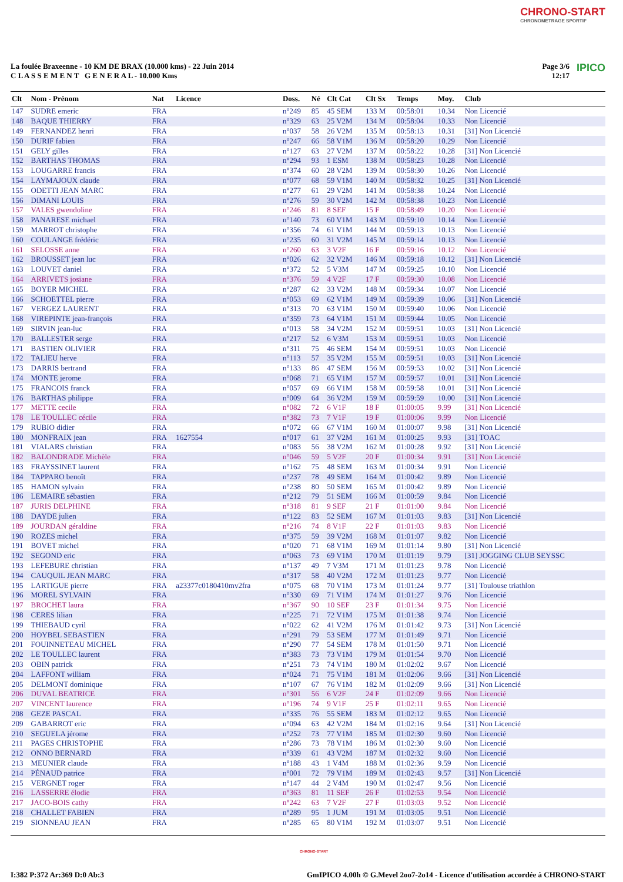CHRONO-START
CHRONOMETRAGE SPORTIF
La foulée Braxeenne - 10 KM DE BRAX (10.000 kms) - 22 Juin 2014
C L A S S E M E N T G E N E R A L - 10.000 Kms
Page 3/6
12:17 IPICO
| Clt | Nom - Prénom | Nat | Licence | Doss. | Né | Clt Cat | Clt Sx | Temps | Moy. | Club |
| --- | --- | --- | --- | --- | --- | --- | --- | --- | --- | --- |
| 147 | SUDRE emeric | FRA | | n°249 | 85 | 45 SEM | 133 M | 00:58:01 | 10.34 | Non Licencié |
| 148 | BAQUE THIERRY | FRA | | n°329 | 63 | 25 V2M | 134 M | 00:58:04 | 10.33 | Non Licencié |
| 149 | FERNANDEZ henri | FRA | | n°037 | 58 | 26 V2M | 135 M | 00:58:13 | 10.31 | [31] Non Licencié |
| 150 | DURIF fabien | FRA | | n°247 | 66 | 58 V1M | 136 M | 00:58:20 | 10.29 | Non Licencié |
| 151 | GELY gilles | FRA | | n°127 | 63 | 27 V2M | 137 M | 00:58:22 | 10.28 | [31] Non Licencié |
| 152 | BARTHAS THOMAS | FRA | | n°294 | 93 | 1 ESM | 138 M | 00:58:23 | 10.28 | Non Licencié |
| 153 | LOUGARRE francis | FRA | | n°374 | 60 | 28 V2M | 139 M | 00:58:30 | 10.26 | Non Licencié |
| 154 | LAYMAJOUX claude | FRA | | n°077 | 68 | 59 V1M | 140 M | 00:58:32 | 10.25 | [31] Non Licencié |
| 155 | ODETTI JEAN MARC | FRA | | n°277 | 61 | 29 V2M | 141 M | 00:58:38 | 10.24 | Non Licencié |
| 156 | DIMANI LOUIS | FRA | | n°276 | 59 | 30 V2M | 142 M | 00:58:38 | 10.23 | Non Licencié |
| 157 | VALES gwendoline | FRA | | n°246 | 81 | 8 SEF | 15 F | 00:58:49 | 10.20 | Non Licencié |
| 158 | PANARESE michael | FRA | | n°140 | 73 | 60 V1M | 143 M | 00:59:10 | 10.14 | Non Licencié |
| 159 | MARROT christophe | FRA | | n°356 | 74 | 61 V1M | 144 M | 00:59:13 | 10.13 | Non Licencié |
| 160 | COULANGE frédéric | FRA | | n°235 | 60 | 31 V2M | 145 M | 00:59:14 | 10.13 | Non Licencié |
| 161 | SELOSSE anne | FRA | | n°260 | 63 | 3 V2F | 16 F | 00:59:16 | 10.12 | Non Licencié |
| 162 | BROUSSET jean luc | FRA | | n°026 | 62 | 32 V2M | 146 M | 00:59:18 | 10.12 | [31] Non Licencié |
| 163 | LOUVET daniel | FRA | | n°372 | 52 | 5 V3M | 147 M | 00:59:25 | 10.10 | Non Licencié |
| 164 | ARRIVETS josiane | FRA | | n°376 | 59 | 4 V2F | 17 F | 00:59:30 | 10.08 | Non Licencié |
| 165 | BOYER MICHEL | FRA | | n°287 | 62 | 33 V2M | 148 M | 00:59:34 | 10.07 | Non Licencié |
| 166 | SCHOETTEL pierre | FRA | | n°053 | 69 | 62 V1M | 149 M | 00:59:39 | 10.06 | [31] Non Licencié |
| 167 | VERGEZ LAURENT | FRA | | n°313 | 70 | 63 V1M | 150 M | 00:59:40 | 10.06 | Non Licencié |
| 168 | VIREPINTE jean-françois | FRA | | n°359 | 73 | 64 V1M | 151 M | 00:59:44 | 10.05 | Non Licencié |
| 169 | SIRVIN jean-luc | FRA | | n°013 | 58 | 34 V2M | 152 M | 00:59:51 | 10.03 | [31] Non Licencié |
| 170 | BALLESTER serge | FRA | | n°217 | 52 | 6 V3M | 153 M | 00:59:51 | 10.03 | Non Licencié |
| 171 | BASTIEN OLIVIER | FRA | | n°311 | 75 | 46 SEM | 154 M | 00:59:51 | 10.03 | Non Licencié |
| 172 | TALIEU herve | FRA | | n°113 | 57 | 35 V2M | 155 M | 00:59:51 | 10.03 | [31] Non Licencié |
| 173 | DARRIS bertrand | FRA | | n°133 | 86 | 47 SEM | 156 M | 00:59:53 | 10.02 | [31] Non Licencié |
| 174 | MONTE jerome | FRA | | n°068 | 71 | 65 V1M | 157 M | 00:59:57 | 10.01 | [31] Non Licencié |
| 175 | FRANCOIS franck | FRA | | n°057 | 69 | 66 V1M | 158 M | 00:59:58 | 10.01 | [31] Non Licencié |
| 176 | BARTHAS philippe | FRA | | n°009 | 64 | 36 V2M | 159 M | 00:59:59 | 10.00 | [31] Non Licencié |
| 177 | METTE cecile | FRA | | n°082 | 72 | 6 V1F | 18 F | 01:00:05 | 9.99 | [31] Non Licencié |
| 178 | LE TOULLEC cécile | FRA | | n°382 | 73 | 7 V1F | 19 F | 01:00:06 | 9.99 | Non Licencié |
| 179 | RUBIO didier | FRA | | n°072 | 66 | 67 V1M | 160 M | 01:00:07 | 9.98 | [31] Non Licencié |
| 180 | MONFRAIX jean | FRA | 1627554 | n°017 | 61 | 37 V2M | 161 M | 01:00:25 | 9.93 | [31] TOAC |
| 181 | VIALARS christian | FRA | | n°083 | 56 | 38 V2M | 162 M | 01:00:28 | 9.92 | [31] Non Licencié |
| 182 | BALONDRADE Michèle | FRA | | n°046 | 59 | 5 V2F | 20 F | 01:00:34 | 9.91 | [31] Non Licencié |
| 183 | FRAYSSINET laurent | FRA | | n°162 | 75 | 48 SEM | 163 M | 01:00:34 | 9.91 | Non Licencié |
| 184 | TAPPARO benoît | FRA | | n°237 | 78 | 49 SEM | 164 M | 01:00:42 | 9.89 | Non Licencié |
| 185 | HAMON sylvain | FRA | | n°238 | 80 | 50 SEM | 165 M | 01:00:42 | 9.89 | Non Licencié |
| 186 | LEMAIRE sébastien | FRA | | n°212 | 79 | 51 SEM | 166 M | 01:00:59 | 9.84 | Non Licencié |
| 187 | JURIS DELPHINE | FRA | | n°318 | 81 | 9 SEF | 21 F | 01:01:00 | 9.84 | Non Licencié |
| 188 | DAYDE julien | FRA | | n°122 | 83 | 52 SEM | 167 M | 01:01:03 | 9.83 | [31] Non Licencié |
| 189 | JOURDAN géraldine | FRA | | n°216 | 74 | 8 V1F | 22 F | 01:01:03 | 9.83 | Non Licencié |
| 190 | ROZES michel | FRA | | n°375 | 59 | 39 V2M | 168 M | 01:01:07 | 9.82 | Non Licencié |
| 191 | BOVET michel | FRA | | n°020 | 71 | 68 V1M | 169 M | 01:01:14 | 9.80 | [31] Non Licencié |
| 192 | SEGOND eric | FRA | | n°063 | 73 | 69 V1M | 170 M | 01:01:19 | 9.79 | [31] JOGGING CLUB SEYSSC |
| 193 | LEFEBURE christian | FRA | | n°137 | 49 | 7 V3M | 171 M | 01:01:23 | 9.78 | Non Licencié |
| 194 | CAUQUIL JEAN MARC | FRA | | n°317 | 58 | 40 V2M | 172 M | 01:01:23 | 9.77 | Non Licencié |
| 195 | LARTIGUE pierre | FRA | a23377c0180410mv2fra | n°075 | 68 | 70 V1M | 173 M | 01:01:24 | 9.77 | [31] Toulouse triathlon |
| 196 | MOREL SYLVAIN | FRA | | n°330 | 69 | 71 V1M | 174 M | 01:01:27 | 9.76 | Non Licencié |
| 197 | BROCHET laura | FRA | | n°367 | 90 | 10 SEF | 23 F | 01:01:34 | 9.75 | Non Licencié |
| 198 | CERES lilian | FRA | | n°225 | 71 | 72 V1M | 175 M | 01:01:38 | 9.74 | Non Licencié |
| 199 | THIEBAUD cyril | FRA | | n°022 | 62 | 41 V2M | 176 M | 01:01:42 | 9.73 | [31] Non Licencié |
| 200 | HOYBEL SEBASTIEN | FRA | | n°291 | 79 | 53 SEM | 177 M | 01:01:49 | 9.71 | Non Licencié |
| 201 | FOUINNETEAU MICHEL | FRA | | n°290 | 77 | 54 SEM | 178 M | 01:01:50 | 9.71 | Non Licencié |
| 202 | LE TOULLEC laurent | FRA | | n°383 | 73 | 73 V1M | 179 M | 01:01:54 | 9.70 | Non Licencié |
| 203 | OBIN patrick | FRA | | n°251 | 73 | 74 V1M | 180 M | 01:02:02 | 9.67 | Non Licencié |
| 204 | LAFFONT william | FRA | | n°024 | 71 | 75 V1M | 181 M | 01:02:06 | 9.66 | [31] Non Licencié |
| 205 | DELMONT dominique | FRA | | n°107 | 67 | 76 V1M | 182 M | 01:02:09 | 9.66 | [31] Non Licencié |
| 206 | DUVAL BEATRICE | FRA | | n°301 | 56 | 6 V2F | 24 F | 01:02:09 | 9.66 | Non Licencié |
| 207 | VINCENT laurence | FRA | | n°196 | 74 | 9 V1F | 25 F | 01:02:11 | 9.65 | Non Licencié |
| 208 | GEZE PASCAL | FRA | | n°335 | 76 | 55 SEM | 183 M | 01:02:12 | 9.65 | Non Licencié |
| 209 | GABARROT eric | FRA | | n°094 | 63 | 42 V2M | 184 M | 01:02:16 | 9.64 | [31] Non Licencié |
| 210 | SEGUELA jérome | FRA | | n°252 | 73 | 77 V1M | 185 M | 01:02:30 | 9.60 | Non Licencié |
| 211 | PAGES CHRISTOPHE | FRA | | n°286 | 73 | 78 V1M | 186 M | 01:02:30 | 9.60 | Non Licencié |
| 212 | ONNO BERNARD | FRA | | n°339 | 61 | 43 V2M | 187 M | 01:02:32 | 9.60 | Non Licencié |
| 213 | MEUNIER claude | FRA | | n°188 | 43 | 1 V4M | 188 M | 01:02:36 | 9.59 | Non Licencié |
| 214 | PÉNAUD patrice | FRA | | n°001 | 72 | 79 V1M | 189 M | 01:02:43 | 9.57 | [31] Non Licencié |
| 215 | VERGNET roger | FRA | | n°147 | 44 | 2 V4M | 190 M | 01:02:47 | 9.56 | Non Licencié |
| 216 | LASSERRE élodie | FRA | | n°363 | 81 | 11 SEF | 26 F | 01:02:53 | 9.54 | Non Licencié |
| 217 | JACO-BOIS cathy | FRA | | n°242 | 63 | 7 V2F | 27 F | 01:03:03 | 9.52 | Non Licencié |
| 218 | CHALLET FABIEN | FRA | | n°289 | 95 | 1 JUM | 191 M | 01:03:05 | 9.51 | Non Licencié |
| 219 | SIONNEAU JEAN | FRA | | n°285 | 65 | 80 V1M | 192 M | 01:03:07 | 9.51 | Non Licencié |
CHRONO-START
I:382 P:372 Ar:369 D:0 Ab:3 GmIPICO 4.00h © G.Mevel 2oo7-2o14 - Licence d'utilisation accordée à CHRONO-START